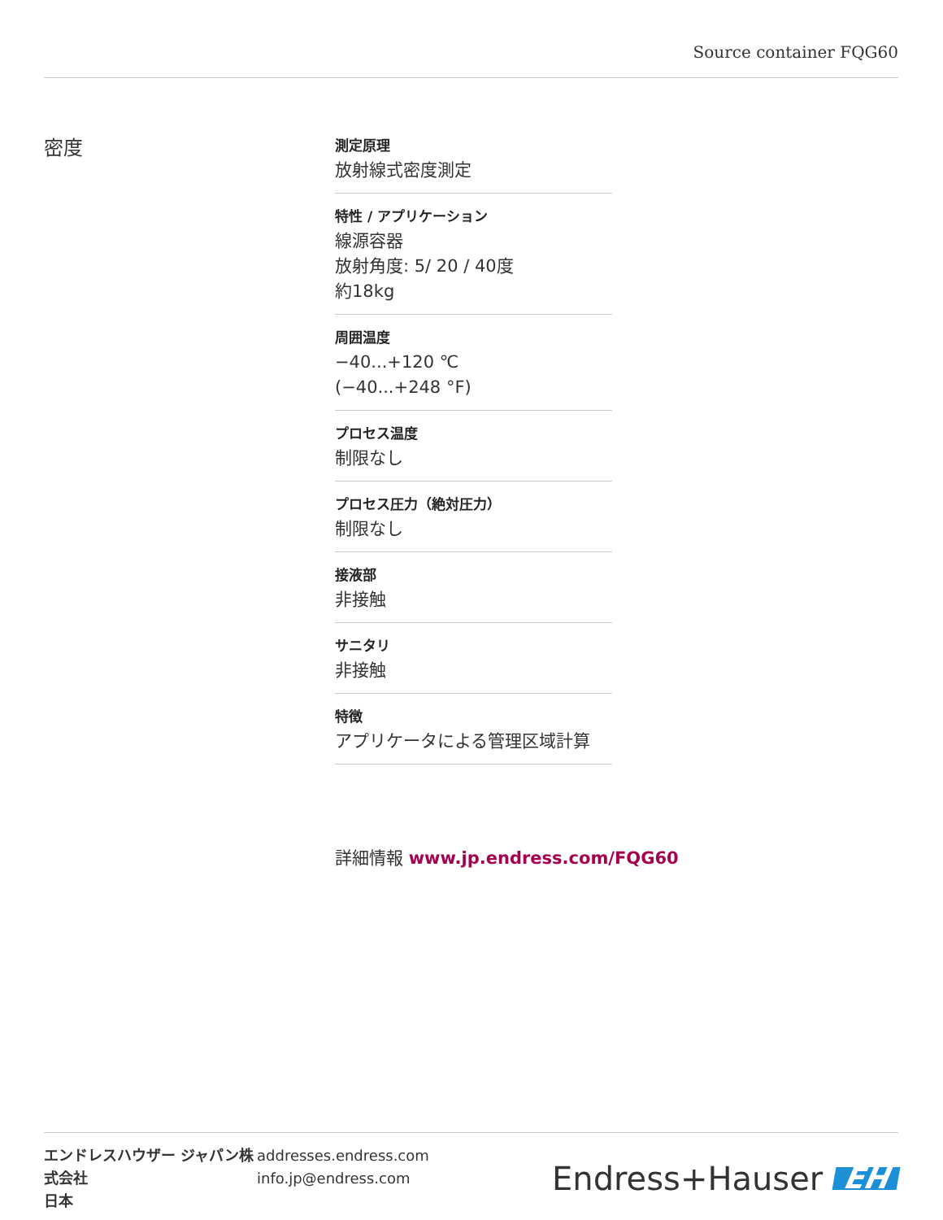Source container FQG60
密度
測定原理
放射線式密度測定
特性 / アプリケーション
線源容器
放射角度: 5/ 20 / 40度
約18kg
周囲温度
−40...+120 ℃
(−40...+248 °F)
プロセス温度
制限なし
プロセス圧力（絶対圧力）
制限なし
接液部
非接触
サニタリ
非接触
特徴
アプリケータによる管理区域計算
詳細情報 www.jp.endress.com/FQG60
エンドレスハウザー ジャパン株式会社
日本
addresses.endress.com
info.jp@endress.com
Endress+Hauser EH